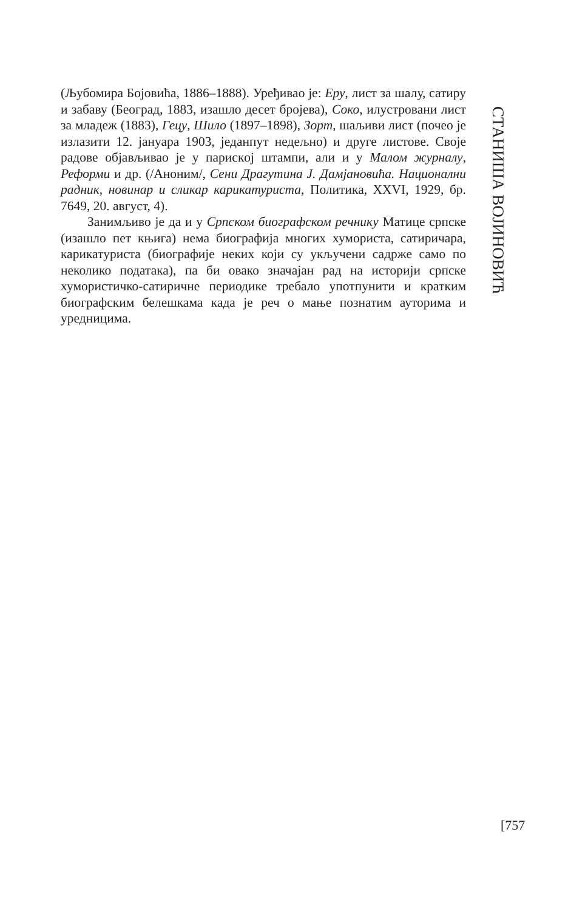(Љубомира Бојовића, 1886–1888). Уређивао је: Еру, лист за шалу, сатиру и забаву (Београд, 1883, изашло десет бројева), Соко, илустровани лист за младеж (1883), Гецу, Шило (1897–1898), Зорт, шаљиви лист (почео је излазити 12. јануара 1903, једанпут недељно) и друге листове. Своје радове објављивао је у парискoj штампи, али и у Малом журналу, Реформи и др. (/Аноним/, Сени Драгутина J. Дамјановића. Национални радник, новинар и сликар карикатуриста, Политика, XXVI, 1929, бр. 7649, 20. август, 4).
Занимљиво је да и у Српском биографском речнику Матице српске (изашло пет књига) нема биографија многих хумориста, сатиричара, карикатуриста (биографије неких који су укључени садрже само по неколико података), па би овако значајан рад на историји српске хумористичко-сатиричне периодике требало употпунити и кратким биографским белешкама када је реч о мање познатим ауторима и уредницима.
СТАНИША ВОЈИНОВИЋ
[757